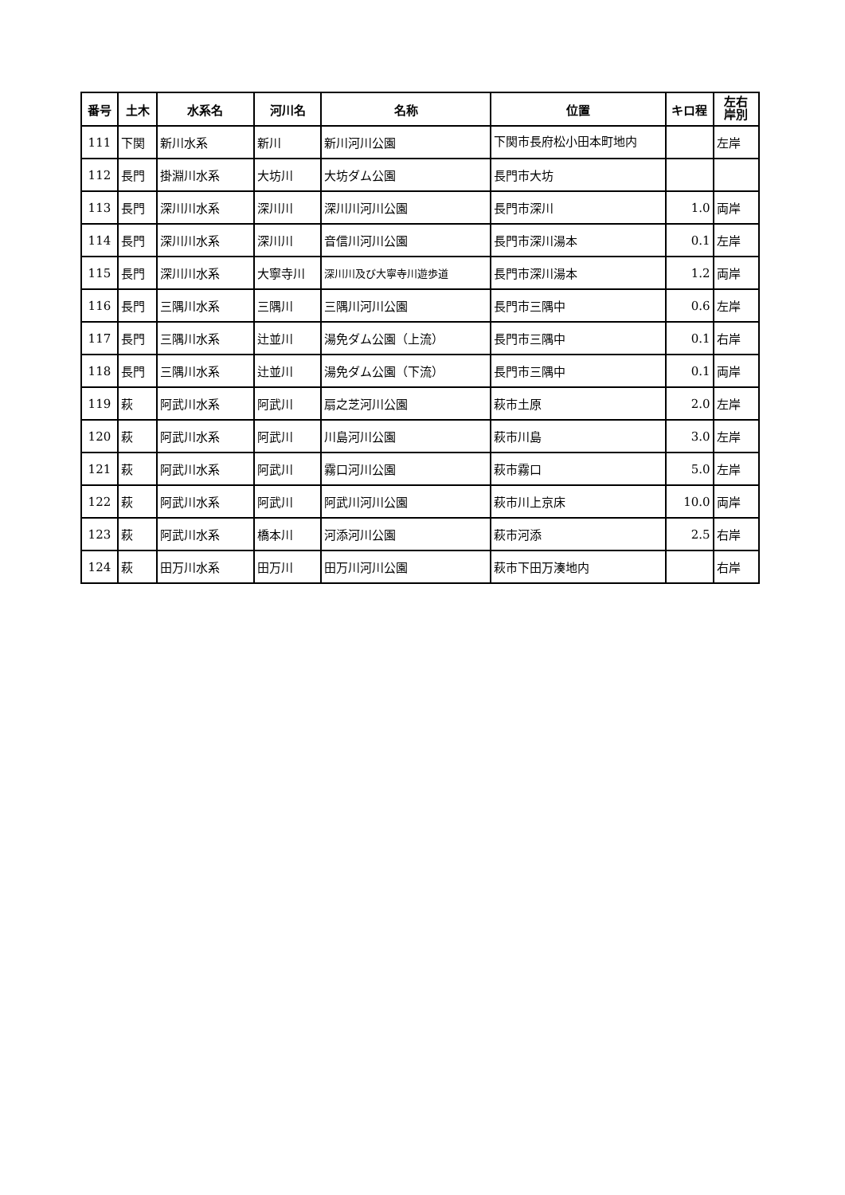| 番号 | 土木 | 水系名 | 河川名 | 名称 | 位置 | キロ程 | 左右 岸別 |
| --- | --- | --- | --- | --- | --- | --- | --- |
| 111 | 下関 | 新川水系 | 新川 | 新川河川公園 | 下関市長府松小田本町地内 | | 左岸 |
| 112 | 長門 | 掛淵川水系 | 大坊川 | 大坊ダム公園 | 長門市大坊 | | |
| 113 | 長門 | 深川川水系 | 深川川 | 深川川河川公園 | 長門市深川 | 1.0 | 両岸 |
| 114 | 長門 | 深川川水系 | 深川川 | 音信川河川公園 | 長門市深川湯本 | 0.1 | 左岸 |
| 115 | 長門 | 深川川水系 | 大寧寺川 | 深川川及び大寧寺川遊歩道 | 長門市深川湯本 | 1.2 | 両岸 |
| 116 | 長門 | 三隅川水系 | 三隅川 | 三隅川河川公園 | 長門市三隅中 | 0.6 | 左岸 |
| 117 | 長門 | 三隅川水系 | 辻並川 | 湯免ダム公園（上流） | 長門市三隅中 | 0.1 | 右岸 |
| 118 | 長門 | 三隅川水系 | 辻並川 | 湯免ダム公園（下流） | 長門市三隅中 | 0.1 | 両岸 |
| 119 | 萩 | 阿武川水系 | 阿武川 | 扇之芝河川公園 | 萩市土原 | 2.0 | 左岸 |
| 120 | 萩 | 阿武川水系 | 阿武川 | 川島河川公園 | 萩市川島 | 3.0 | 左岸 |
| 121 | 萩 | 阿武川水系 | 阿武川 | 霧口河川公園 | 萩市霧口 | 5.0 | 左岸 |
| 122 | 萩 | 阿武川水系 | 阿武川 | 阿武川河川公園 | 萩市川上京床 | 10.0 | 両岸 |
| 123 | 萩 | 阿武川水系 | 橋本川 | 河添河川公園 | 萩市河添 | 2.5 | 右岸 |
| 124 | 萩 | 田万川水系 | 田万川 | 田万川河川公園 | 萩市下田万湊地内 | | 右岸 |